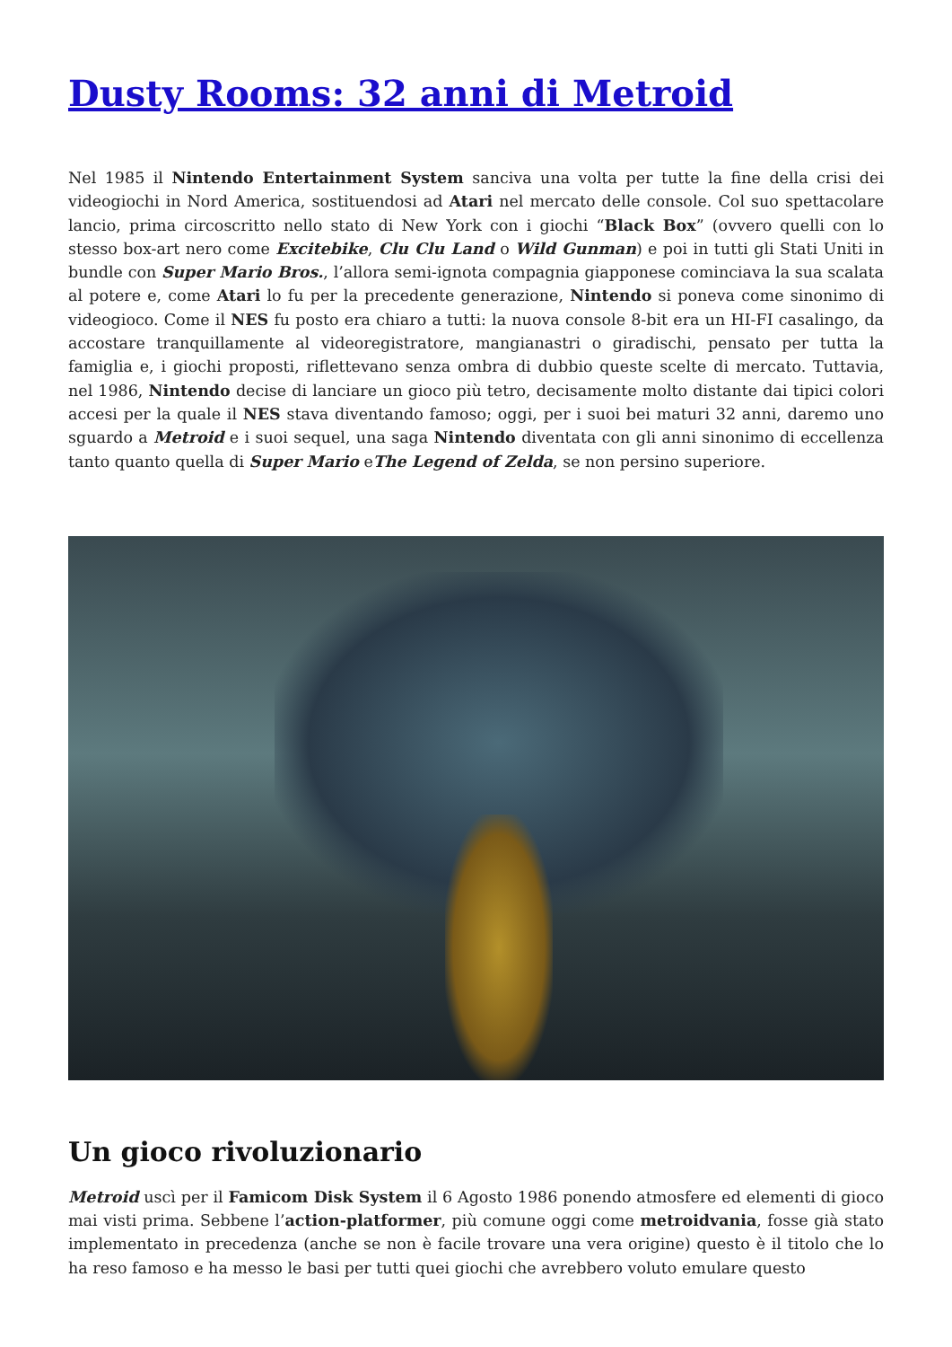Dusty Rooms: 32 anni di Metroid
Nel 1985 il Nintendo Entertainment System sanciva una volta per tutte la fine della crisi dei videogiochi in Nord America, sostituendosi ad Atari nel mercato delle console. Col suo spettacolare lancio, prima circoscritto nello stato di New York con i giochi “Black Box” (ovvero quelli con lo stesso box-art nero come Excitebike, Clu Clu Land o Wild Gunman) e poi in tutti gli Stati Uniti in bundle con Super Mario Bros., l’allora semi-ignota compagnia giapponese cominciava la sua scalata al potere e, come Atari lo fu per la precedente generazione, Nintendo si poneva come sinonimo di videogioco. Come il NES fu posto era chiaro a tutti: la nuova console 8-bit era un HI-FI casalingo, da accostare tranquillamente al videoregistratore, mangianastri o giradischi, pensato per tutta la famiglia e, i giochi proposti, riflettevano senza ombra di dubbio queste scelte di mercato. Tuttavia, nel 1986, Nintendo decise di lanciare un gioco più tetro, decisamente molto distante dai tipici colori accesi per la quale il NES stava diventando famoso; oggi, per i suoi bei maturi 32 anni, daremo uno sguardo a Metroid e i suoi sequel, una saga Nintendo diventata con gli anni sinonimo di eccellenza tanto quanto quella di Super Mario eThe Legend of Zelda, se non persino superiore.
Un gioco rivoluzionario
Metroid uscì per il Famicom Disk System il 6 Agosto 1986 ponendo atmosfere ed elementi di gioco mai visti prima. Sebbene l’action-platformer, più comune oggi come metroidvania, fosse già stato implementato in precedenza (anche se non è facile trovare una vera origine) questo è il titolo che lo ha reso famoso e ha messo le basi per tutti quei giochi che avrebbero voluto emulare questo